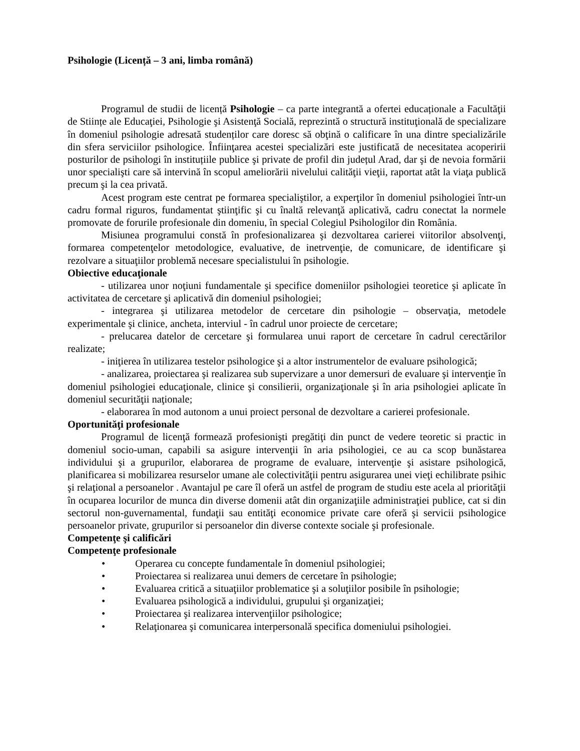Psihologie (Licență – 3 ani, limba română)
Programul de studii de licență Psihologie – ca parte integrantă a ofertei educaționale a Facultăţii de Stiințe ale Educaţiei, Psihologie şi Asistenţă Socială, reprezintă o structură instituţională de specializare în domeniul psihologie adresată studenților care doresc să obţină o calificare în una dintre specializările din sfera serviciilor psihologice. Înfiinţarea acestei specializări este justificată de necesitatea acoperirii posturilor de psihologi în instituțiile publice şi private de profil din județul Arad, dar şi de nevoia formării unor specialişti care să intervină în scopul ameliorării nivelului calităţii vieţii, raportat atât la viaţa publică precum şi la cea privată.
Acest program este centrat pe formarea specialiştilor, a experţilor în domeniul psihologiei într-un cadru formal riguros, fundamentat ştiinţific şi cu înaltă relevanţă aplicativă, cadru conectat la normele promovate de forurile profesionale din domeniu, în special Colegiul Psihologilor din România.
Misiunea programului constă în profesionalizarea şi dezvoltarea carierei viitorilor absolvenţi, formarea competenţelor metodologice, evaluative, de inetrvenţie, de comunicare, de identificare şi rezolvare a situaţiilor problemă necesare specialistului în psihologie.
Obiective educaţionale
- utilizarea unor noţiuni fundamentale şi specifice domeniilor psihologiei teoretice şi aplicate în activitatea de cercetare şi aplicativă din domeniul psihologiei;
- integrarea şi utilizarea metodelor de cercetare din psihologie – observaţia, metodele experimentale şi clinice, ancheta, interviul - în cadrul unor proiecte de cercetare;
- prelucarea datelor de cercetare şi formularea unui raport de cercetare în cadrul cerectărilor realizate;
- iniţierea în utilizarea testelor psihologice şi a altor instrumentelor de evaluare psihologică;
- analizarea, proiectarea şi realizarea sub supervizare a unor demersuri de evaluare şi intervenţie în domeniul psihologiei educaţionale, clinice şi consilierii, organizaţionale şi în aria psihologiei aplicate în domeniul securităţii naţionale;
- elaborarea în mod autonom a unui proiect personal de dezvoltare a carierei profesionale.
Oportunităţi profesionale
Programul de licenţă formează profesionişti pregătiţi din punct de vedere teoretic si practic in domeniul socio-uman, capabili sa asigure intervenţii în aria psihologiei, ce au ca scop bunăstarea individului şi a grupurilor, elaborarea de programe de evaluare, intervenţie şi asistare psihologică, planificarea si mobilizarea resurselor umane ale colectivităţii pentru asigurarea unei vieţi echilibrate psihic şi relaţional a persoanelor . Avantajul pe care îl oferă un astfel de program de studiu este acela al priorităţii în ocuparea locurilor de munca din diverse domenii atât din organizaţiile administraţiei publice, cat si din sectorul non-guvernamental, fundaţii sau entităţi economice private care oferă şi servicii psihologice persoanelor private, grupurilor si persoanelor din diverse contexte sociale şi profesionale.
Competenţe şi calificări
Competenţe profesionale
• Operarea cu concepte fundamentale în domeniul psihologiei;
• Proiectarea si realizarea unui demers de cercetare în psihologie;
• Evaluarea critică a situaţiilor problematice şi a soluţiilor posibile în psihologie;
• Evaluarea psihologică a individului, grupului şi organizaţiei;
• Proiectarea şi realizarea intervenţiilor psihologice;
• Relaţionarea şi comunicarea interpersonală specifica domeniului psihologiei.